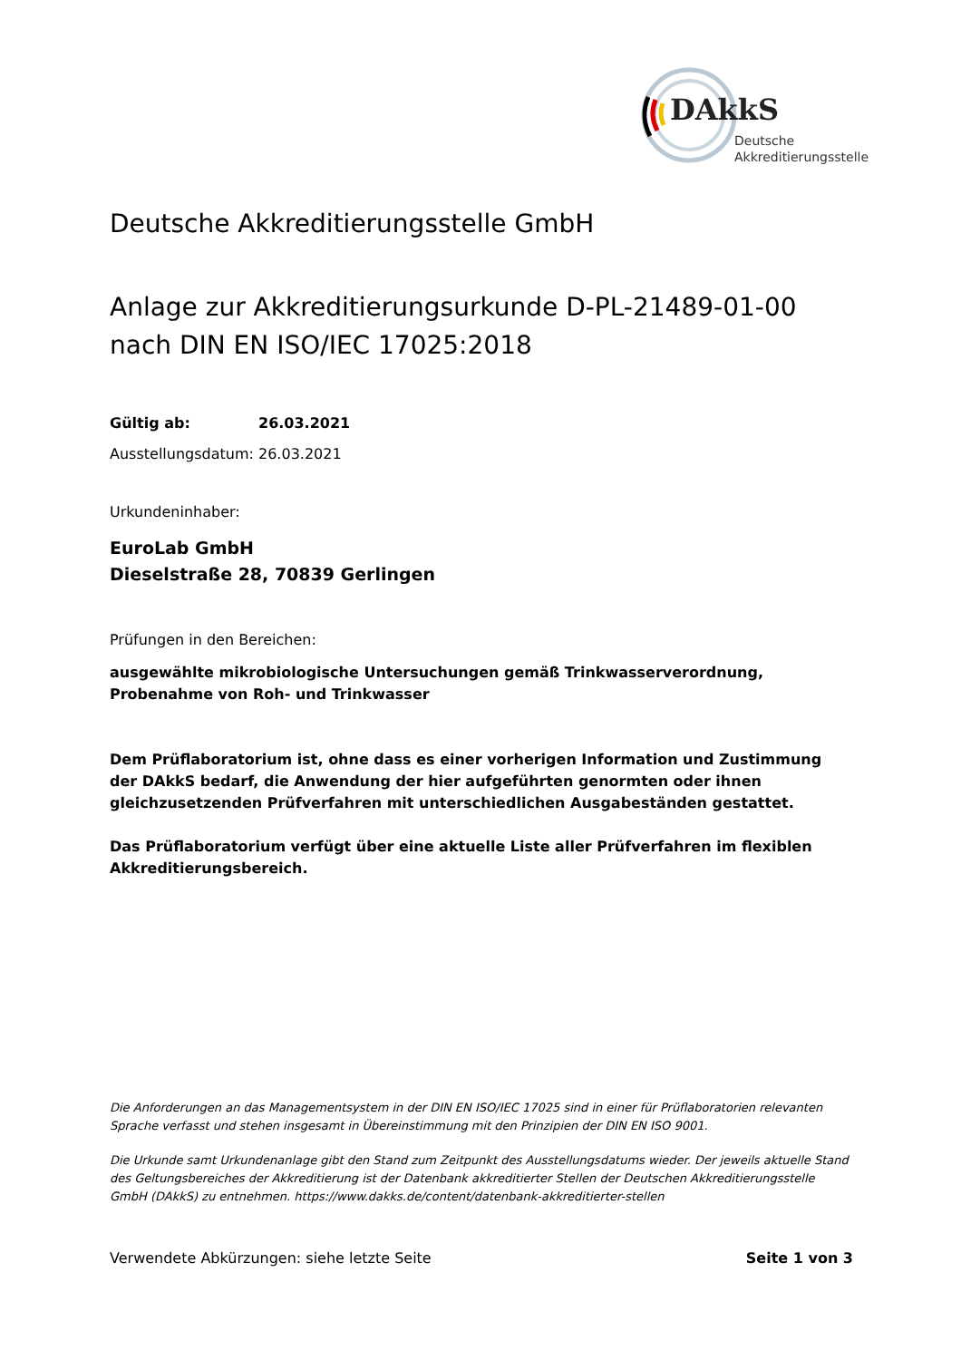DAkkS
Deutsche
Akkreditierungsstelle
Deutsche Akkreditierungsstelle GmbH
Anlage zur Akkreditierungsurkunde D-PL-21489-01-00
nach DIN EN ISO/IEC 17025:2018
Gültig ab: 26.03.2021
Ausstellungsdatum: 26.03.2021
Urkundeninhaber:
EuroLab GmbH
Dieselstraße 28, 70839 Gerlingen
Prüfungen in den Bereichen:
ausgewählte mikrobiologische Untersuchungen gemäß Trinkwasserverordnung, Probenahme von Roh- und Trinkwasser
Dem Prüflaboratorium ist, ohne dass es einer vorherigen Information und Zustimmung der DAkkS bedarf, die Anwendung der hier aufgeführten genormten oder ihnen gleichzusetzenden Prüfverfahren mit unterschiedlichen Ausgabeständen gestattet.
Das Prüflaboratorium verfügt über eine aktuelle Liste aller Prüfverfahren im flexiblen Akkreditierungsbereich.
Die Anforderungen an das Managementsystem in der DIN EN ISO/IEC 17025 sind in einer für Prüflaboratorien relevanten Sprache verfasst und stehen insgesamt in Übereinstimmung mit den Prinzipien der DIN EN ISO 9001.
Die Urkunde samt Urkundenanlage gibt den Stand zum Zeitpunkt des Ausstellungsdatums wieder. Der jeweils aktuelle Stand des Geltungsbereiches der Akkreditierung ist der Datenbank akkreditierter Stellen der Deutschen Akkreditierungsstelle GmbH (DAkkS) zu entnehmen. https://www.dakks.de/content/datenbank-akkreditierter-stellen
Verwendete Abkürzungen: siehe letzte Seite Seite 1 von 3